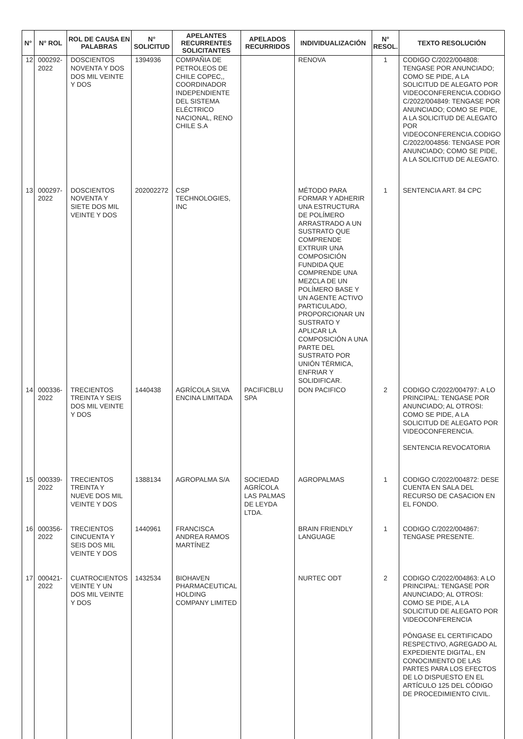| N° | N° ROL | ROL DE CAUSA EN PALABRAS | N° SOLICITUD | APELANTES RECURRENTES SOLICITANTES | APELADOS RECURRIDOS | INDIVIDUALIZACIÓN | N° RESOL. | TEXTO RESOLUCIÓN |
| --- | --- | --- | --- | --- | --- | --- | --- | --- |
| 12 | 000292-2022 | DOSCIENTOS NOVENTA Y DOS DOS MIL VEINTE Y DOS | 1394936 | COMPAÑIA DE PETROLEOS DE CHILE COPEC,, COORDINADOR INDEPENDIENTE DEL SISTEMA ELÉCTRICO NACIONAL, RENO CHILE S.A | | RENOVA | 1 | CODIGO C/2022/004808: TENGASE POR ANUNCIADO; COMO SE PIDE, A LA SOLICITUD DE ALEGATO POR VIDEOCONFERENCIA.CODIGO C/2022/004849: TENGASE POR ANUNCIADO; COMO SE PIDE, A LA SOLICITUD DE ALEGATO POR VIDEOCONFERENCIA.CODIGO C/2022/004856: TENGASE POR ANUNCIADO; COMO SE PIDE, A LA SOLICITUD DE ALEGATO. |
| 13 | 000297-2022 | DOSCIENTOS NOVENTA Y SIETE DOS MIL VEINTE Y DOS | 202002272 | CSP TECHNOLOGIES, INC | | MÉTODO PARA FORMAR Y ADHERIR UNA ESTRUCTURA DE POLÍMERO ARRASTRADO A UN SUSTRATO QUE COMPRENDE EXTRUIR UNA COMPOSICIÓN FUNDIDA QUE COMPRENDE UNA MEZCLA DE UN POLÍMERO BASE Y UN AGENTE ACTIVO PARTICULADO, PROPORCIONAR UN SUSTRATO Y APLICAR LA COMPOSICIÓN A UNA PARTE DEL SUSTRATO POR UNIÓN TÉRMICA, ENFRIAR Y SOLIDIFICAR. | 1 | SENTENCIA ART. 84 CPC |
| 14 | 000336-2022 | TRECIENTOS TREINTA Y SEIS DOS MIL VEINTE Y DOS | 1440438 | AGRÍCOLA SILVA ENCINA LIMITADA | PACIFICBLU SPA | DON PACIFICO | 2 | CODIGO C/2022/004797: A LO PRINCIPAL: TENGASE POR ANUNCIADO; AL OTROSI: COMO SE PIDE, A LA SOLICITUD DE ALEGATO POR VIDEOCONFERENCIA. SENTENCIA REVOCATORIA |
| 15 | 000339-2022 | TRECIENTOS TREINTA Y NUEVE DOS MIL VEINTE Y DOS | 1388134 | AGROPALMA S/A | SOCIEDAD AGRÍCOLA LAS PALMAS DE LEYDA LTDA. | AGROPALMAS | 1 | CODIGO C/2022/004872: DESE CUENTA EN SALA DEL RECURSO DE CASACION EN EL FONDO. |
| 16 | 000356-2022 | TRECIENTOS CINCUENTA Y SEIS DOS MIL VEINTE Y DOS | 1440961 | FRANCISCA ANDREA RAMOS MARTÍNEZ | | BRAIN FRIENDLY LANGUAGE | 1 | CODIGO C/2022/004867: TENGASE PRESENTE. |
| 17 | 000421-2022 | CUATROCIENTOS VEINTE Y UN DOS MIL VEINTE Y DOS | 1432534 | BIOHAVEN PHARMACEUTICAL HOLDING COMPANY LIMITED | | NURTEC ODT | 2 | CODIGO C/2022/004863: A LO PRINCIPAL: TENGASE POR ANUNCIADO; AL OTROSI: COMO SE PIDE, A LA SOLICITUD DE ALEGATO POR VIDEOCONFERENCIA PÓNGASE EL CERTIFICADO RESPECTIVO, AGREGADO AL EXPEDIENTE DIGITAL, EN CONOCIMIENTO DE LAS PARTES PARA LOS EFECTOS DE LO DISPUESTO EN EL ARTÍCULO 125 DEL CÓDIGO DE PROCEDIMIENTO CIVIL. |